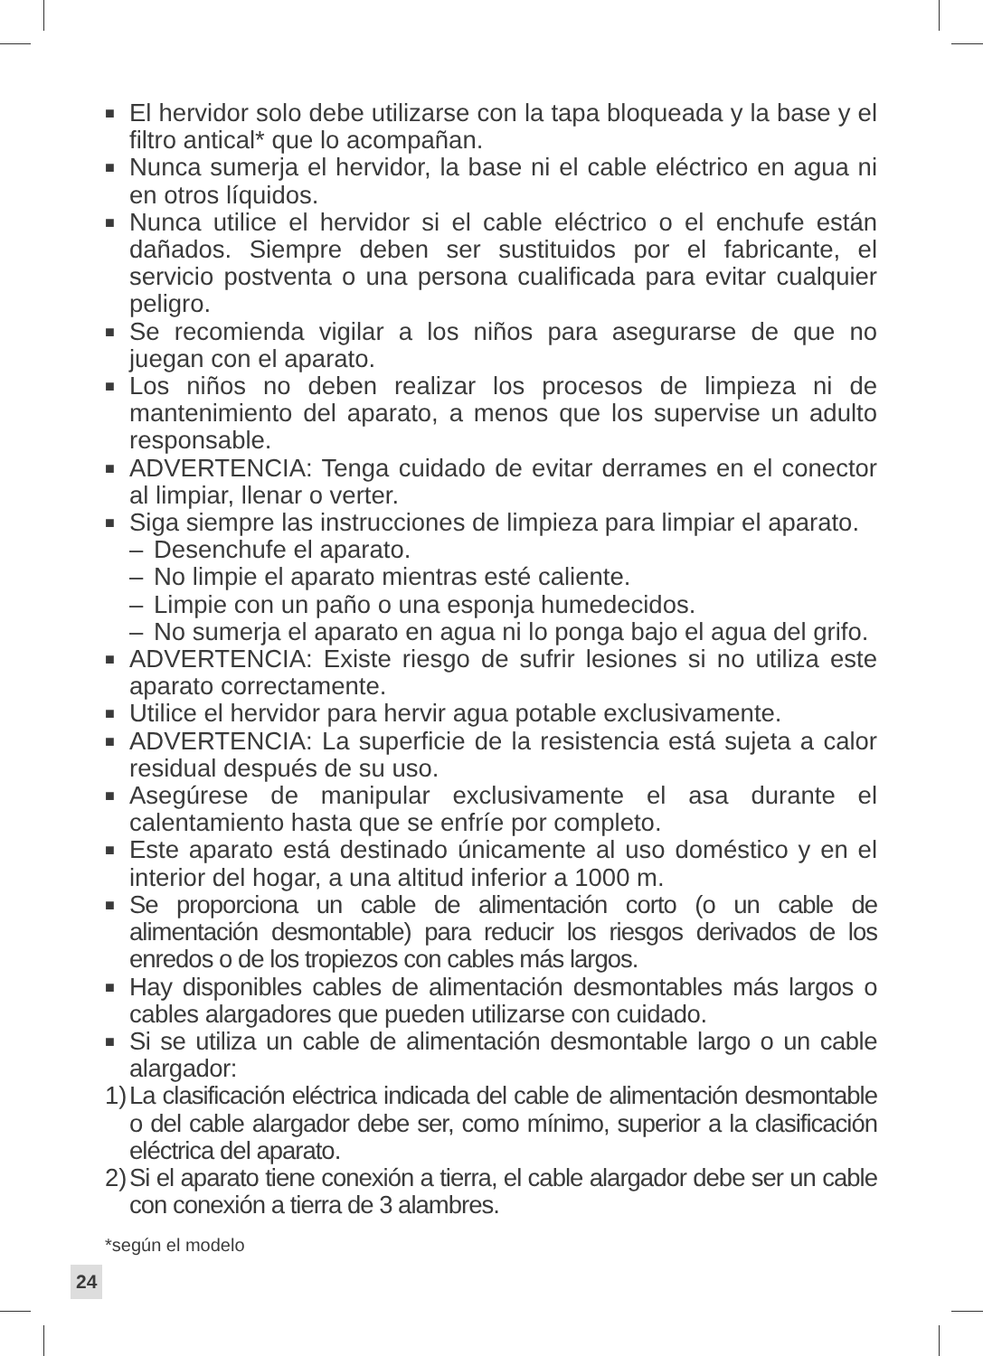■
El hervidor solo debe utilizarse con la tapa bloqueada y la base y el filtro antical* que lo acompañan.
■
Nunca sumerja el hervidor, la base ni el cable eléctrico en agua ni en otros líquidos.
■
Nunca utilice el hervidor si el cable eléctrico o el enchufe están dañados. Siempre deben ser sustituidos por el fabricante, el servicio postventa o una persona cualificada para evitar cualquier peligro.
■
Se recomienda vigilar a los niños para asegurarse de que no juegan con el aparato.
■
Los niños no deben realizar los procesos de limpieza ni de mantenimiento del aparato, a menos que los supervise un adulto responsable.
■
ADVERTENCIA: Tenga cuidado de evitar derrames en el conector al limpiar, llenar o verter.
■
Siga siempre las instrucciones de limpieza para limpiar el aparato.
– Desenchufe el aparato.
– No limpie el aparato mientras esté caliente.
– Limpie con un paño o una esponja humedecidos.
– No sumerja el aparato en agua ni lo ponga bajo el agua del grifo.
■
ADVERTENCIA: Existe riesgo de sufrir lesiones si no utiliza este aparato correctamente.
■
Utilice el hervidor para hervir agua potable exclusivamente.
■
ADVERTENCIA: La superficie de la resistencia está sujeta a calor residual después de su uso.
■
Asegúrese de manipular exclusivamente el asa durante el calentamiento hasta que se enfríe por completo.
■
Este aparato está destinado únicamente al uso doméstico y en el interior del hogar, a una altitud inferior a 1000 m.
■
Se proporciona un cable de alimentación corto (o un cable de alimentación desmontable) para reducir los riesgos derivados de los enredos o de los tropiezos con cables más largos.
■
Hay disponibles cables de alimentación desmontables más largos o cables alargadores que pueden utilizarse con cuidado.
■
Si se utiliza un cable de alimentación desmontable largo o un cable alargador:
1)
La clasificación eléctrica indicada del cable de alimentación desmontable o del cable alargador debe ser, como mínimo, superior a la clasificación eléctrica del aparato.
2)
Si el aparato tiene conexión a tierra, el cable alargador debe ser un cable con conexión a tierra de 3 alambres.
*según el modelo
24